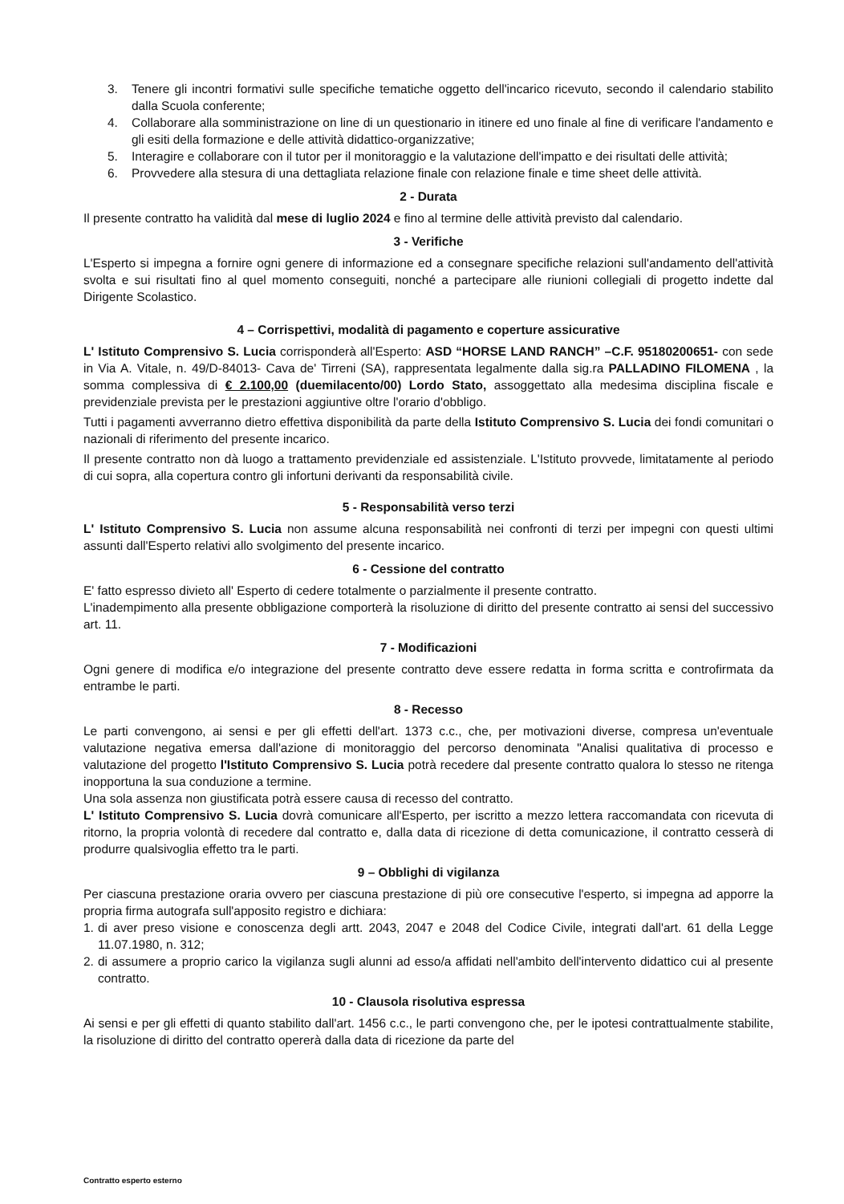3. Tenere gli incontri formativi sulle specifiche tematiche oggetto dell'incarico ricevuto, secondo il calendario stabilito dalla Scuola conferente;
4. Collaborare alla somministrazione on line di un questionario in itinere ed uno finale al fine di verificare l'andamento e gli esiti della formazione e delle attività didattico-organizzative;
5. Interagire e collaborare con il tutor per il monitoraggio e la valutazione dell'impatto e dei risultati delle attività;
6. Provvedere alla stesura di una dettagliata relazione finale con relazione finale e time sheet delle attività.
2 - Durata
Il presente contratto ha validità dal mese di luglio 2024 e fino al termine delle attività previsto dal calendario.
3 - Verifiche
L'Esperto si impegna a fornire ogni genere di informazione ed a consegnare specifiche relazioni sull'andamento dell'attività svolta e sui risultati fino al quel momento conseguiti, nonché a partecipare alle riunioni collegiali di progetto indette dal Dirigente Scolastico.
4 – Corrispettivi, modalità di pagamento e coperture assicurative
L' Istituto Comprensivo S. Lucia corrisponderà all'Esperto: ASD “HORSE LAND RANCH” –C.F. 95180200651- con sede in Via A. Vitale, n. 49/D-84013- Cava de' Tirreni (SA), rappresentata legalmente dalla sig.ra PALLADINO FILOMENA , la somma complessiva di € 2.100,00 (duemilacento/00) Lordo Stato, assoggettato alla medesima disciplina fiscale e previdenziale prevista per le prestazioni aggiuntive oltre l'orario d'obbligo.
Tutti i pagamenti avverranno dietro effettiva disponibilità da parte della Istituto Comprensivo S. Lucia dei fondi comunitari o nazionali di riferimento del presente incarico.
Il presente contratto non dà luogo a trattamento previdenziale ed assistenziale. L'Istituto provvede, limitatamente al periodo di cui sopra, alla copertura contro gli infortuni derivanti da responsabilità civile.
5 - Responsabilità verso terzi
L' Istituto Comprensivo S. Lucia non assume alcuna responsabilità nei confronti di terzi per impegni con questi ultimi assunti dall'Esperto relativi allo svolgimento del presente incarico.
6 - Cessione del contratto
E' fatto espresso divieto all' Esperto di cedere totalmente o parzialmente il presente contratto.
L'inadempimento alla presente obbligazione comporterà la risoluzione di diritto del presente contratto ai sensi del successivo art. 11.
7 - Modificazioni
Ogni genere di modifica e/o integrazione del presente contratto deve essere redatta in forma scritta e controfirmata da entrambe le parti.
8 - Recesso
Le parti convengono, ai sensi e per gli effetti dell'art. 1373 c.c., che, per motivazioni diverse, compresa un'eventuale valutazione negativa emersa dall'azione di monitoraggio del percorso denominata "Analisi qualitativa di processo e valutazione del progetto l'Istituto Comprensivo S. Lucia potrà recedere dal presente contratto qualora lo stesso ne ritenga inopportuna la sua conduzione a termine.
Una sola assenza non giustificata potrà essere causa di recesso del contratto.
L' Istituto Comprensivo S. Lucia dovrà comunicare all'Esperto, per iscritto a mezzo lettera raccomandata con ricevuta di ritorno, la propria volontà di recedere dal contratto e, dalla data di ricezione di detta comunicazione, il contratto cesserà di produrre qualsivoglia effetto tra le parti.
9 – Obblighi di vigilanza
Per ciascuna prestazione oraria ovvero per ciascuna prestazione di più ore consecutive l'esperto, si impegna ad apporre la propria firma autografa sull'apposito registro e dichiara:
1. di aver preso visione e conoscenza degli artt. 2043, 2047 e 2048 del Codice Civile, integrati dall'art. 61 della Legge 11.07.1980, n. 312;
2. di assumere a proprio carico la vigilanza sugli alunni ad esso/a affidati nell'ambito dell'intervento didattico cui al presente contratto.
10 - Clausola risolutiva espressa
Ai sensi e per gli effetti di quanto stabilito dall'art. 1456 c.c., le parti convengono che, per le ipotesi contrattualmente stabilite, la risoluzione di diritto del contratto opererà dalla data di ricezione da parte del
Contratto esperto esterno